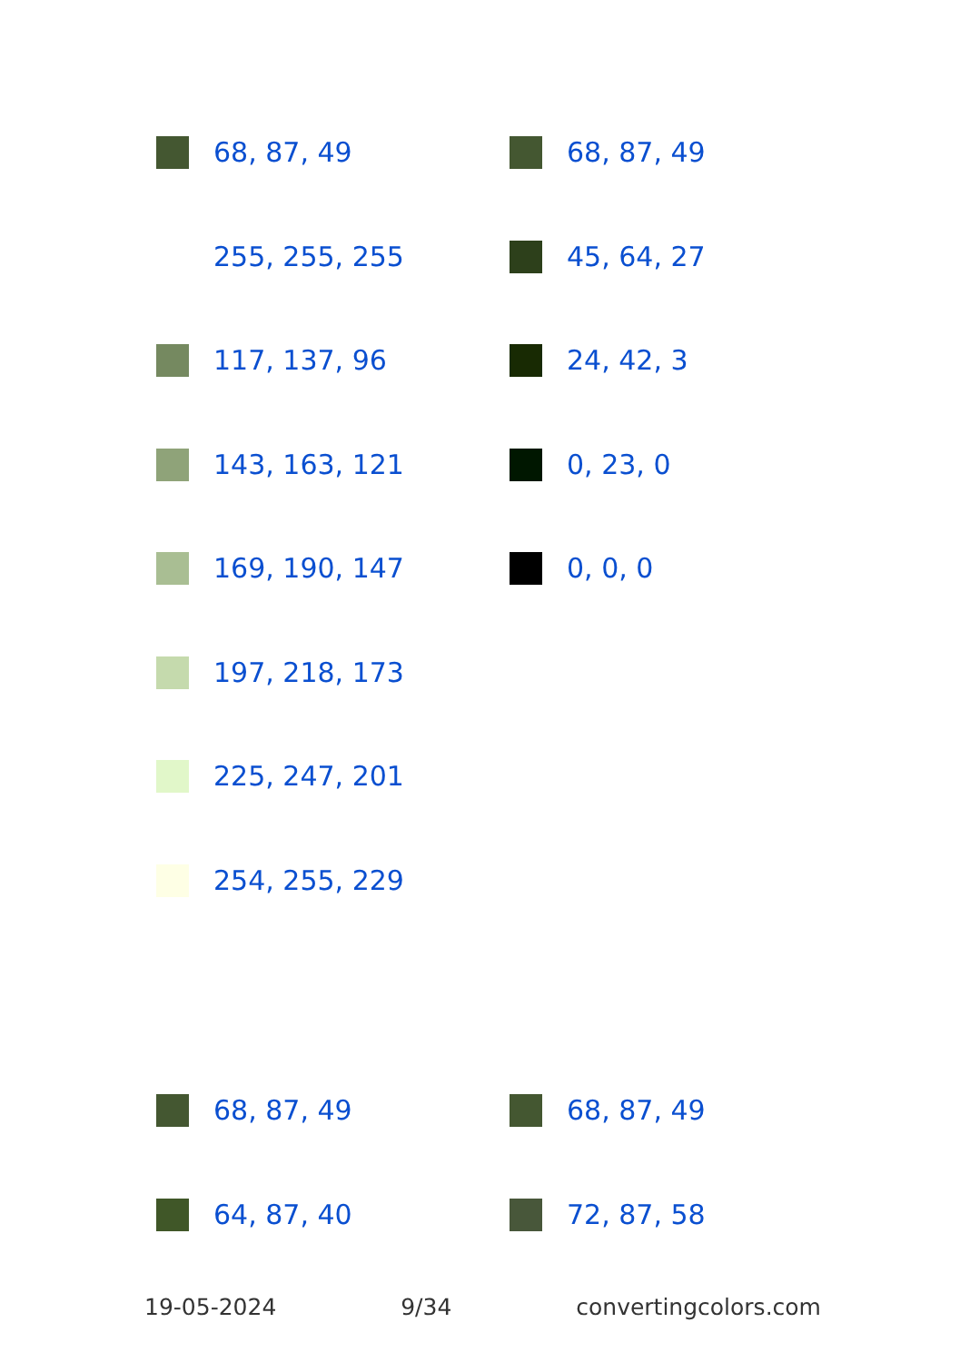68, 87, 49
68, 87, 49
255, 255, 255
45, 64, 27
117, 137, 96
24, 42, 3
143, 163, 121
0, 23, 0
169, 190, 147
0, 0, 0
197, 218, 173
225, 247, 201
254, 255, 229
68, 87, 49
68, 87, 49
64, 87, 40
72, 87, 58
19-05-2024 9/34 convertingcolors.com